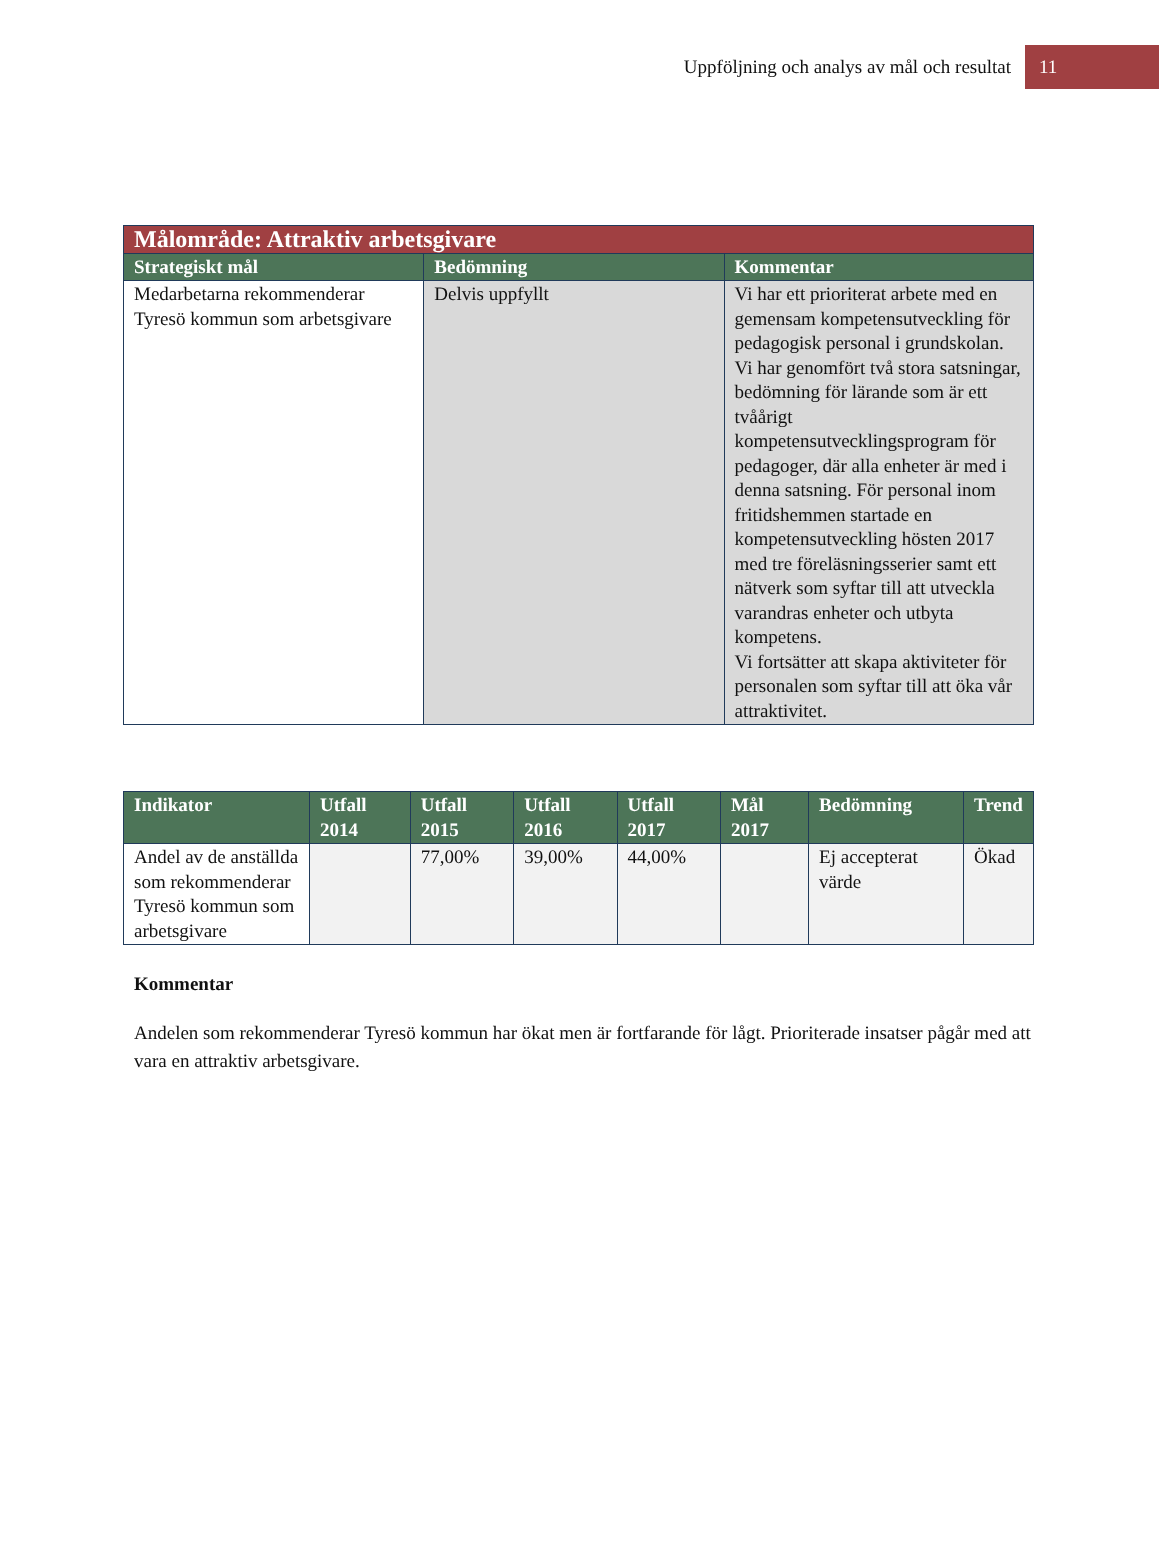Uppföljning och analys av mål och resultat
11
| Målområde: Attraktiv arbetsgivare | | |
| Strategiskt mål | Bedömning | Kommentar |
| Medarbetarna rekommenderar Tyresö kommun som arbetsgivare | Delvis uppfyllt | Vi har ett prioriterat arbete med en gemensam kompetensutveckling för pedagogisk personal i grundskolan. Vi har genomfört två stora satsningar, bedömning för lärande som är ett tvåårigt kompetensutvecklingsprogram för pedagoger, där alla enheter är med i denna satsning. För personal inom fritidshemmen startade en kompetensutveckling hösten 2017 med tre föreläsningsserier samt ett nätverk som syftar till att utveckla varandras enheter och utbyta kompetens. Vi fortsätter att skapa aktiviteter för personalen som syftar till att öka vår attraktivitet. |
| Indikator | Utfall 2014 | Utfall 2015 | Utfall 2016 | Utfall 2017 | Mål 2017 | Bedömning | Trend |
| --- | --- | --- | --- | --- | --- | --- | --- |
| Andel av de anställda som rekommenderar Tyresö kommun som arbetsgivare | | 77,00% | 39,00% | 44,00% | | Ej accepterat värde | Ökad |
Kommentar
Andelen som rekommenderar Tyresö kommun har ökat men är fortfarande för lågt. Prioriterade insatser pågår med att vara en attraktiv arbetsgivare.